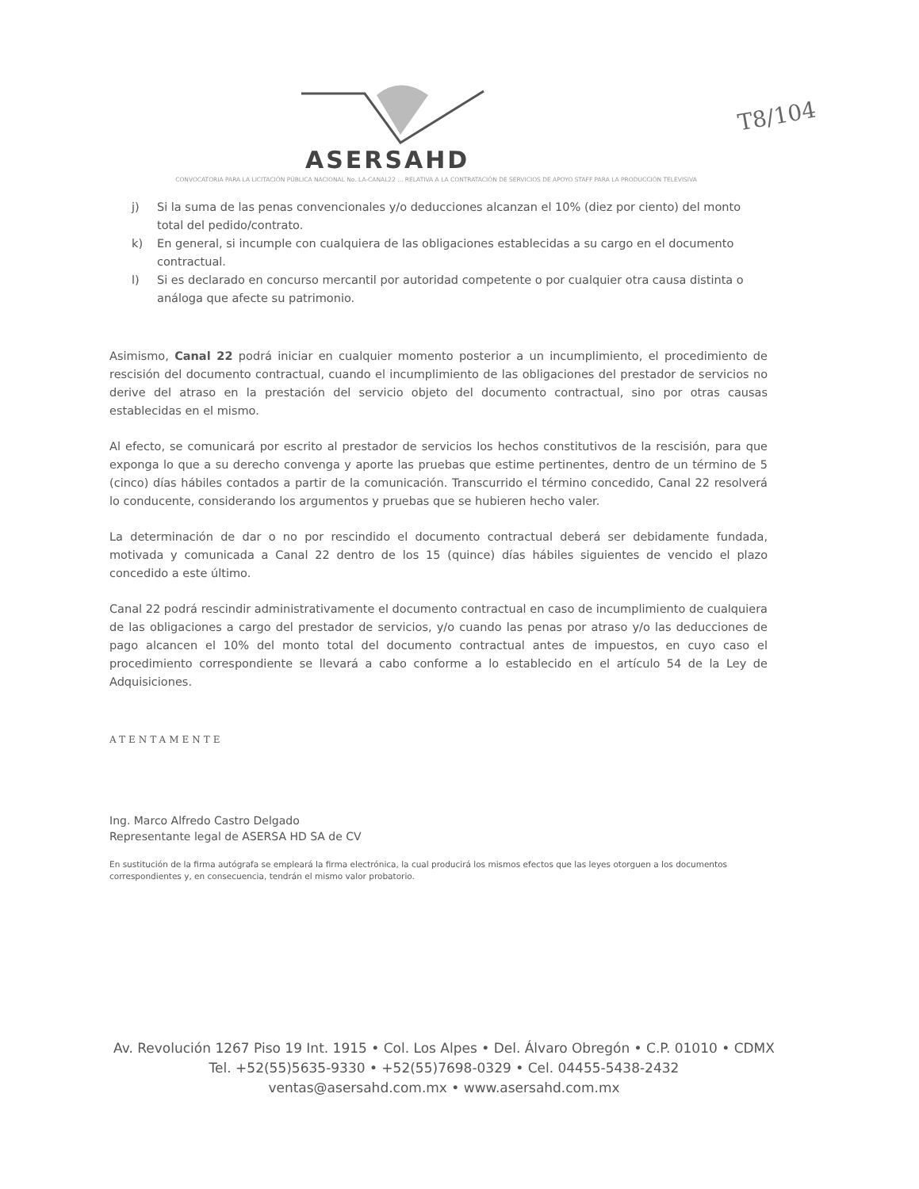ASERSAHD
T8/104
CONVOCATORIA PARA LA LICITACIÓN PÚBLICA NACIONAL No. LA-CANAL22 ... RELATIVA A LA CONTRATACIÓN DE SERVICIOS DE APOYO STAFF PARA LA PRODUCCIÓN TELEVISIVA
j) Si la suma de las penas convencionales y/o deducciones alcanzan el 10% (diez por ciento) del monto total del pedido/contrato.
k) En general, si incumple con cualquiera de las obligaciones establecidas a su cargo en el documento contractual.
l) Si es declarado en concurso mercantil por autoridad competente o por cualquier otra causa distinta o análoga que afecte su patrimonio.
Asimismo, Canal 22 podrá iniciar en cualquier momento posterior a un incumplimiento, el procedimiento de rescisión del documento contractual, cuando el incumplimiento de las obligaciones del prestador de servicios no derive del atraso en la prestación del servicio objeto del documento contractual, sino por otras causas establecidas en el mismo.
Al efecto, se comunicará por escrito al prestador de servicios los hechos constitutivos de la rescisión, para que exponga lo que a su derecho convenga y aporte las pruebas que estime pertinentes, dentro de un término de 5 (cinco) días hábiles contados a partir de la comunicación. Transcurrido el término concedido, Canal 22 resolverá lo conducente, considerando los argumentos y pruebas que se hubieren hecho valer.
La determinación de dar o no por rescindido el documento contractual deberá ser debidamente fundada, motivada y comunicada a Canal 22 dentro de los 15 (quince) días hábiles siguientes de vencido el plazo concedido a este último.
Canal 22 podrá rescindir administrativamente el documento contractual en caso de incumplimiento de cualquiera de las obligaciones a cargo del prestador de servicios, y/o cuando las penas por atraso y/o las deducciones de pago alcancen el 10% del monto total del documento contractual antes de impuestos, en cuyo caso el procedimiento correspondiente se llevará a cabo conforme a lo establecido en el artículo 54 de la Ley de Adquisiciones.
ATENTAMENTE
Ing. Marco Alfredo Castro Delgado
Representante legal de ASERSA HD SA de CV
En sustitución de la firma autógrafa se empleará la firma electrónica, la cual producirá los mismos efectos que las leyes otorguen a los documentos correspondientes y, en consecuencia, tendrán el mismo valor probatorio.
Av. Revolución 1267 Piso 19 Int. 1915 • Col. Los Alpes • Del. Álvaro Obregón • C.P. 01010 • CDMX
Tel. +52(55)5635-9330 • +52(55)7698-0329 • Cel. 04455-5438-2432
ventas@asersahd.com.mx • www.asersahd.com.mx